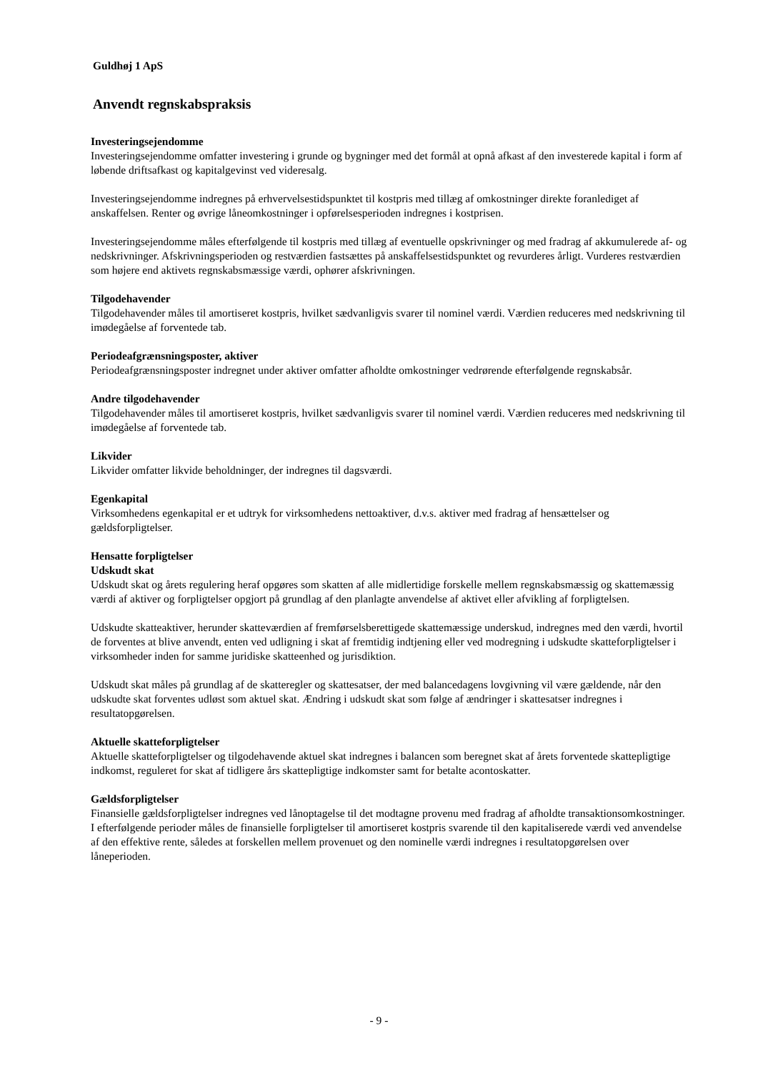Guldhøj 1 ApS
Anvendt regnskabspraksis
Investeringsejendomme
Investeringsejendomme omfatter investering i grunde og bygninger med det formål at opnå afkast af den investerede kapital i form af løbende driftsafkast og kapitalgevinst ved videresalg.
Investeringsejendomme indregnes på erhvervelsestidspunktet til kostpris med tillæg af omkostninger direkte foranlediget af anskaffelsen. Renter og øvrige låneomkostninger i opførelsesperioden indregnes i kostprisen.
Investeringsejendomme måles efterfølgende til kostpris med tillæg af eventuelle opskrivninger og med fradrag af akkumulerede af- og nedskrivninger. Afskrivningsperioden og restværdien fastsættes på anskaffelsestidspunktet og revurderes årligt. Vurderes restværdien som højere end aktivets regnskabsmæssige værdi, ophører afskrivningen.
Tilgodehavender
Tilgodehavender måles til amortiseret kostpris, hvilket sædvanligvis svarer til nominel værdi. Værdien reduceres med nedskrivning til imødegåelse af forventede tab.
Periodeafgrænsningsposter, aktiver
Periodeafgrænsningsposter indregnet under aktiver omfatter afholdte omkostninger vedrørende efterfølgende regnskabsår.
Andre tilgodehavender
Tilgodehavender måles til amortiseret kostpris, hvilket sædvanligvis svarer til nominel værdi. Værdien reduceres med nedskrivning til imødegåelse af forventede tab.
Likvider
Likvider omfatter likvide beholdninger, der indregnes til dagsværdi.
Egenkapital
Virksomhedens egenkapital er et udtryk for virksomhedens nettoaktiver, d.v.s. aktiver med fradrag af hensættelser og gældsforpligtelser.
Hensatte forpligtelser
Udskudt skat
Udskudt skat og årets regulering heraf opgøres som skatten af alle midlertidige forskelle mellem regnskabsmæssig og skattemæssig værdi af aktiver og forpligtelser opgjort på grundlag af den planlagte anvendelse af aktivet eller afvikling af forpligtelsen.
Udskudte skatteaktiver, herunder skatteværdien af fremførselsberettigede skattemæssige underskud, indregnes med den værdi, hvortil de forventes at blive anvendt, enten ved udligning i skat af fremtidig indtjening eller ved modregning i udskudte skatteforpligtelser i virksomheder inden for samme juridiske skatteenhed og jurisdiktion.
Udskudt skat måles på grundlag af de skatteregler og skattesatser, der med balancedagens lovgivning vil være gældende, når den udskudte skat forventes udløst som aktuel skat. Ændring i udskudt skat som følge af ændringer i skattesatser indregnes i resultatopgørelsen.
Aktuelle skatteforpligtelser
Aktuelle skatteforpligtelser og tilgodehavende aktuel skat indregnes i balancen som beregnet skat af årets forventede skattepligtige indkomst, reguleret for skat af tidligere års skattepligtige indkomster samt for betalte acontoskatter.
Gældsforpligtelser
Finansielle gældsforpligtelser indregnes ved lånoptagelse til det modtagne provenu med fradrag af afholdte transaktionsomkostninger. I efterfølgende perioder måles de finansielle forpligtelser til amortiseret kostpris svarende til den kapitaliserede værdi ved anvendelse af den effektive rente, således at forskellen mellem provenuet og den nominelle værdi indregnes i resultatopgørelsen over låneperioden.
- 9 -